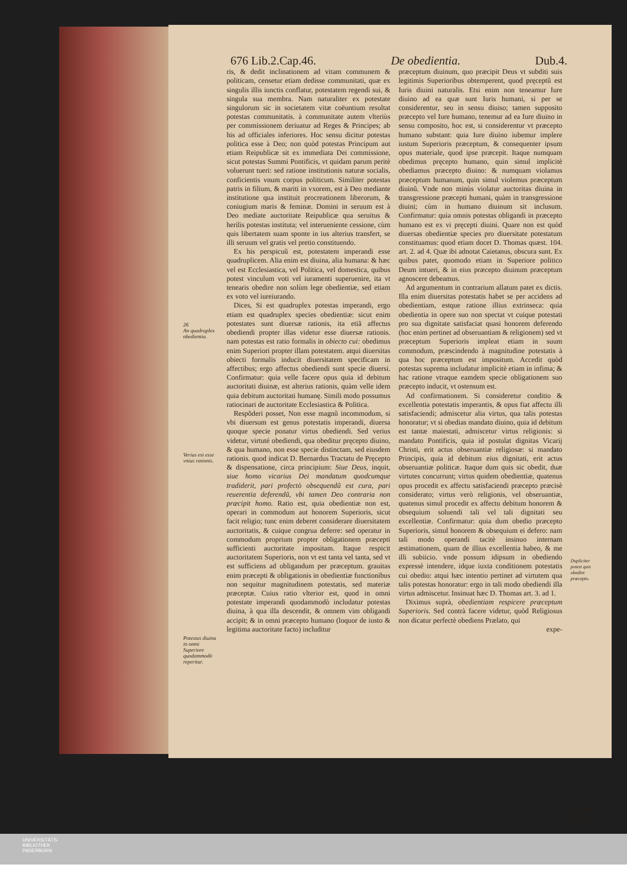676 Lib.2.Cap.46. De obedientia. Dub.4.
26
An quadruplex obedientia.
Verius est esse vnius rationis.
Potestas diuina in omni Superiore quodammodò reperitur.
ris, & dedit inclinationem ad vitam communem & politicam, censetur etiam dedisse communitati, quæ ex singulis illis iunctis conflatur, potestatem regendi sui, & singula sua membra. Nam naturaliter ex potestate singulorum sic in societatem vitæ coëuntium resultat potestas communitatis. à communitate autem vlteriùs per commissionem deriuatur ad Reges & Principes; ab his ad officiales inferiores. Hoc sensu dicitur potestas politica esse à Deo; non quòd potestas Principum aut etiam Reipublicæ sit ex immediata Dei commissione, sicut potestas Summi Pontificis, vt quidam parum peritè voluerunt tueri: sed ratione institutionis naturæ socialis, conficientis vnum corpus politicum. Similiter potestas patris in filium, & mariti in vxorem, est à Deo mediante institutione qua instituit procreationem liberorum, & coniugium maris & feminæ. Domini in seruum est à Deo mediate auctoritate Reipublicæ qua seruitus & herilis potestas instituta; vel interueniente cessione, cùm quis libertatem suam sponte in ius alterius transfert, se illi seruum vel gratis vel pretio constituendo.
Ex his perspicuũ est, potestatem imperandi esse quadruplicem. Alia enim est diuina, alia humana: & hæc vel est Ecclesiastica, vel Politica, vel domestica, quibus potest vinculum voti vel iuramenti superuenire, ita vt tenearis obedire non solùm lege obedientiæ, sed etiam ex voto vel iureiurando.
Dices, Si est quadruplex potestas imperandi, ergo etiam est quadruplex species obedientiæ: sicut enim potestates sunt diuersæ rationis, ita etiã affectus obediendi propter illas videtur esse diuersæ rationis. nam potestas est ratio formalis in obiecto cui: obedimus enim Superiori propter illam potestatem. atqui diuersitas obiecti formalis inducit diuersitatem specificam in affectibus; ergo affectus obediendi sunt specie diuersi. Confirmatur: quia velle facere opus quia id debitum auctoritati diuinæ, est alterius rationis, quàm velle idem quia debitum auctoritati humanę. Simili modo possumus ratiocinari de auctoritate Ecclesiastica & Politica.
Respõderi posset, Non esse magnũ incommodum, si vbi diuersum est genus potestatis imperandi, diuersa quoque specie ponatur virtus obediendi. Sed verius videtur, virtuté obediendi, qua obeditur pręcepto diuino, & qua humano, non esse specie distinctam, sed eiusdem rationis. quod indicat D. Bernardus Tractatu de Pręcepto & dispensatione, circa principium: Siue Deus, inquit, siue homo vicarius Dei mandatum quodcumque tradiderit, pari profectò obsequendũ est cura, pari reuerentia deferendũ, vbi tamen Deo contraria non præcipit homo. Ratio est, quia obedientiæ non est, operari in commodum aut honorem Superioris, sicut facit religio; tunc enim deberet considerare diuersitatem auctoritatis, & cuique congrua deferre: sed operatur in commodum proprium propter obligationem præcepti sufficienti auctoritate impositam. Itaque respicit auctoritatem Superioris, non vt est tanta vel tanta, sed vt est sufficiens ad obligandum per præceptum. grauitas enim præcepti & obligationis in obedientiæ functionibus non sequitur magnitudinem potestatis, sed materiæ præceptæ. Cuius ratio vlterior est, quod in omni potestate imperandi quodammodò includatur potestas diuina, à qua illa descendit, & omnem vim obligandi accipit; & in omni præcepto humano (loquor de iusto & legitima auctoritate facto) includitur
præceptum diuinum, quo præcipit Deus vt subditi suis legitimis Superioribus obtemperent, quod pręceptũ est Iuris diuini naturalis. Etsi enim non teneamur Iure diuino ad ea quæ sunt Iuris humani, si per se considerentur, seu in sensu diuiso; tamen supposito præcepto vel Iure humano, tenemur ad ea Iure diuino in sensu composito, hoc est, si considerentur vt præcepto humano substant: quia Iure diuino iubemur implere iustum Superioris præceptum, & consequenter ipsum opus materiale, quod ipse præcepit. Itaque numquam obedimus pręcepto humano, quin simul implicitè obediamus præcepto diuino: & numquam violamus præceptum humanum, quin simul violemus præceptum diuinũ. Vnde non minùs violatur auctoritas diuina in transgressione præcepti humani, quàm in transgressione diuini; cùm in humano diuinum sit inclusum. Confirmatur: quia omnis potestas obligandi in præcepto humano est ex vi pręcepti diuini. Quare non est quòd diuersas obedientiæ species pro diuersitate potestatum constituamus: quod etiam docet D. Thomas quæst. 104. art. 2. ad 4. Quæ ibi adnotat Caietanus, obscura sunt. Ex quibus patet, quomodo etiam in Superiore politico Deum intueri, & in eius præcepto diuinum præceptum agnoscere debeamus.
Ad argumentum in contrarium allatum patet ex dictis. Illa enim diuersitas potestatis habet se per accidens ad obedientiam, estque ratione illius extrinseca: quia obedientia in opere suo non spectat vt cuique potestati pro sua dignitate satisfaciat quasi honorem deferendo (hoc enim pertinet ad obseruantiam & religionem) sed vt præceptum Superioris impleat etiam in suum commodum, præscindendo à magnitudine potestatis à qua hoc præceptum est impositum. Accedit quòd potestas suprema includatur implicitè etiam in infima; & hac ratione vtraque eamdem specie obligationem suo præcepto inducit, vt ostensum est.
Ad confirmationem. Si consideretur conditio & excellentia potestatis imperantis, & opus fiat affectu illi satisfaciendi; admiscetur alia virtus, qua talis potestas honoratur; vt si obedias mandato diuino, quia id debitum est tantæ maiestati, admiscetur virtus religionis: si mandato Pontificis, quia id postulat dignitas Vicarij Christi, erit actus obseruantiæ religiosæ: si mandato Principis, quia id debitum eius dignitati, erit actus obseruantiæ politicæ. Itaque dum quis sic obedit, duæ virtutes concurrunt; virtus quidem obedientiæ, quatenus opus procedit ex affectu satisfaciendi præcepto præcisè considerato; virtus verò religionis, vel obseruantiæ, quatenus simul procedit ex affectu debitum honorem & obsequium soluendi tali vel tali dignitati seu excellentiæ. Confirmatur: quia dum obedio præcepto Superioris, simul honorem & obsequium ei defero: nam tali modo operandi tacitè insinuo internam æstimationem, quam de illius excellentia habeo, & me illi subiicio. vnde possum idipsum in obediendo expressè intendere, idque iuxta conditionem potestatis cui obedio: atqui hæc intentio pertinet ad virtutem qua talis potestas honoratur: ergo in tali modo obediendi illa virtus admiscetur. Insinuat hæc D. Thomas art. 3. ad 1.
Diximus suprà, obedientiam respicere præceptum Superioris. Sed contrà facere videtur, quòd Religiosus non dicatur perfectè obediens Prælato, qui
expe-
Dupliciter potest quis obedire præcepto.
27
An obeditia requirat præceptum.
UNIVERSITÄTS-
BIBLIOTHEK
PADERBORN